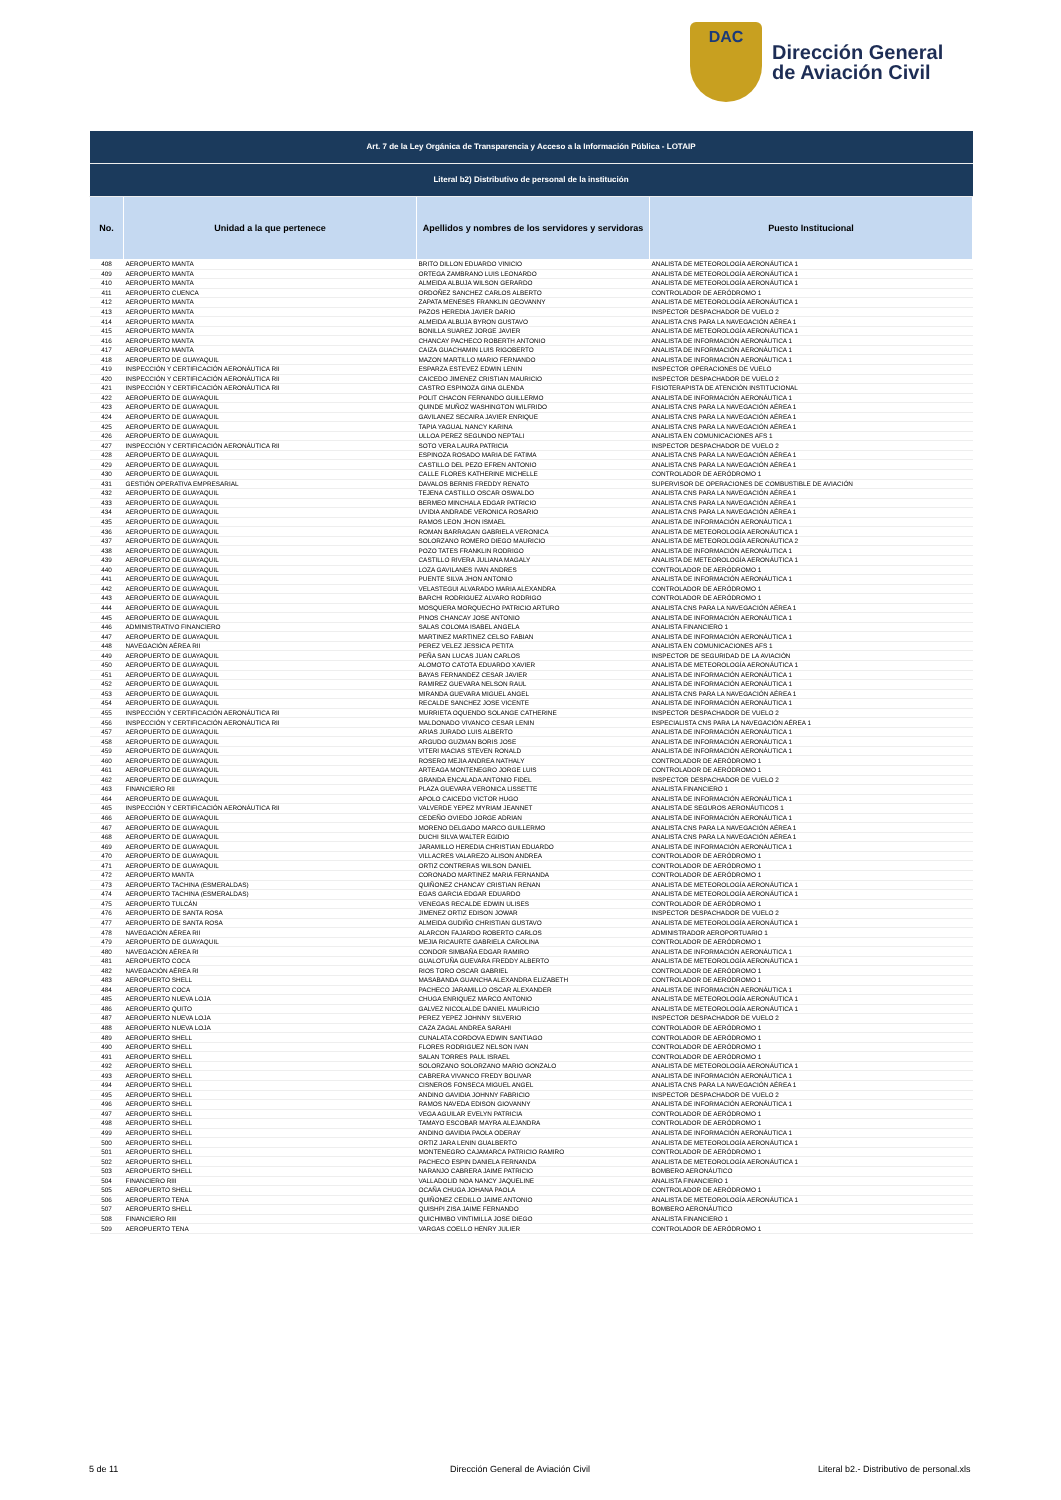DAC
Dirección General
de Aviación Civil
| Art. 7 de la Ley Orgánica de Transparencia y Acceso a la Información Pública - LOTAIP | | | |
| Literal b2) Distributivo de personal de la institución | | | |
| No. | Unidad a la que pertenece | Apellidos y nombres de los servidores y servidoras | Puesto Institucional |
| 408 | AEROPUERTO MANTA | BRITO DILLON EDUARDO VINICIO | ANALISTA DE METEOROLOGÍA AERONÁUTICA 1 |
| 409 | AEROPUERTO MANTA | ORTEGA ZAMBRANO LUIS LEONARDO | ANALISTA DE METEOROLOGÍA AERONÁUTICA 1 |
| 410 | AEROPUERTO MANTA | ALMEIDA ALBUJA WILSON GERARDO | ANALISTA DE METEOROLOGÍA AERONÁUTICA 1 |
| 411 | AEROPUERTO CUENCA | ORDOÑEZ SANCHEZ CARLOS ALBERTO | CONTROLADOR DE AERÓDROMO 1 |
| 412 | AEROPUERTO MANTA | ZAPATA MENESES FRANKLIN GEOVANNY | ANALISTA DE METEOROLOGÍA AERONÁUTICA 1 |
| 413 | AEROPUERTO MANTA | PAZOS HEREDIA JAVIER DARIO | INSPECTOR DESPACHADOR DE VUELO 2 |
| 414 | AEROPUERTO MANTA | ALMEIDA ALBUJA BYRON GUSTAVO | ANALISTA CNS PARA LA NAVEGACIÓN AÉREA 1 |
| 415 | AEROPUERTO MANTA | BONILLA SUAREZ JORGE JAVIER | ANALISTA DE METEOROLOGÍA AERONÁUTICA 1 |
| 416 | AEROPUERTO MANTA | CHANCAY PACHECO ROBERTH ANTONIO | ANALISTA DE INFORMACIÓN AERONÁUTICA 1 |
| 417 | AEROPUERTO MANTA | CAIZA GUACHAMIN LUIS RIGOBERTO | ANALISTA DE INFORMACIÓN AERONÁUTICA 1 |
| 418 | AEROPUERTO DE GUAYAQUIL | MAZON MARTILLO MARIO FERNANDO | ANALISTA DE INFORMACIÓN AERONÁUTICA 1 |
| 419 | INSPECCIÓN Y CERTIFICACIÓN AERONÁUTICA RII | ESPARZA ESTEVEZ EDWIN LENIN | INSPECTOR OPERACIONES DE VUELO |
| 420 | INSPECCIÓN Y CERTIFICACIÓN AERONÁUTICA RII | CAICEDO JIMENEZ CRISTIAN MAURICIO | INSPECTOR DESPACHADOR DE VUELO 2 |
| 421 | INSPECCIÓN Y CERTIFICACIÓN AERONÁUTICA RII | CASTRO ESPINOZA GINA GLENDA | FISIOTERAPISTA DE ATENCIÓN INSTITUCIONAL |
| 422 | AEROPUERTO DE GUAYAQUIL | POLIT CHACON FERNANDO GUILLERMO | ANALISTA DE INFORMACIÓN AERONÁUTICA 1 |
| 423 | AEROPUERTO DE GUAYAQUIL | QUINDE MUÑOZ WASHINGTON WILFRIDO | ANALISTA CNS PARA LA NAVEGACIÓN AÉREA 1 |
| 424 | AEROPUERTO DE GUAYAQUIL | GAVILANEZ SECAIRA JAVIER ENRIQUE | ANALISTA CNS PARA LA NAVEGACIÓN AÉREA 1 |
| 425 | AEROPUERTO DE GUAYAQUIL | TAPIA YAGUAL NANCY KARINA | ANALISTA CNS PARA LA NAVEGACIÓN AÉREA 1 |
| 426 | AEROPUERTO DE GUAYAQUIL | ULLOA PEREZ SEGUNDO NEPTALI | ANALISTA EN COMUNICACIONES AFS 1 |
| 427 | INSPECCIÓN Y CERTIFICACIÓN AERONÁUTICA RII | SOTO VERA LAURA PATRICIA | INSPECTOR DESPACHADOR DE VUELO 2 |
| 428 | AEROPUERTO DE GUAYAQUIL | ESPINOZA ROSADO MARIA DE FATIMA | ANALISTA CNS PARA LA NAVEGACIÓN AÉREA 1 |
| 429 | AEROPUERTO DE GUAYAQUIL | CASTILLO DEL PEZO EFREN ANTONIO | ANALISTA CNS PARA LA NAVEGACIÓN AÉREA 1 |
| 430 | AEROPUERTO DE GUAYAQUIL | CALLE FLORES KATHERINE MICHELLE | CONTROLADOR DE AERÓDROMO 1 |
| 431 | GESTIÓN OPERATIVA EMPRESARIAL | DAVALOS BERNIS FREDDY RENATO | SUPERVISOR DE OPERACIONES DE COMBUSTIBLE DE AVIACIÓN |
| 432 | AEROPUERTO DE GUAYAQUIL | TEJENA CASTILLO OSCAR OSWALDO | ANALISTA CNS PARA LA NAVEGACIÓN AÉREA 1 |
| 433 | AEROPUERTO DE GUAYAQUIL | BERMEO MINCHALA EDGAR PATRICIO | ANALISTA CNS PARA LA NAVEGACIÓN AÉREA 1 |
| 434 | AEROPUERTO DE GUAYAQUIL | UVIDIA ANDRADE VERONICA ROSARIO | ANALISTA CNS PARA LA NAVEGACIÓN AÉREA 1 |
| 435 | AEROPUERTO DE GUAYAQUIL | RAMOS LEON JHON ISMAEL | ANALISTA DE INFORMACIÓN AERONÁUTICA 1 |
| 436 | AEROPUERTO DE GUAYAQUIL | ROMAN BARRAGAN GABRIELA VERONICA | ANALISTA DE METEOROLOGÍA AERONÁUTICA 1 |
| 437 | AEROPUERTO DE GUAYAQUIL | SOLORZANO ROMERO DIEGO MAURICIO | ANALISTA DE METEOROLOGÍA AERONÁUTICA 2 |
| 438 | AEROPUERTO DE GUAYAQUIL | POZO TATES FRANKLIN RODRIGO | ANALISTA DE INFORMACIÓN AERONÁUTICA 1 |
| 439 | AEROPUERTO DE GUAYAQUIL | CASTILLO RIVERA JULIANA MAGALY | ANALISTA DE METEOROLOGÍA AERONÁUTICA 1 |
| 440 | AEROPUERTO DE GUAYAQUIL | LOZA GAVILANES IVAN ANDRES | CONTROLADOR DE AERÓDROMO 1 |
| 441 | AEROPUERTO DE GUAYAQUIL | PUENTE SILVA JHON ANTONIO | ANALISTA DE INFORMACIÓN AERONÁUTICA 1 |
| 442 | AEROPUERTO DE GUAYAQUIL | VELASTEGUI ALVARADO MARIA ALEXANDRA | CONTROLADOR DE AERÓDROMO 1 |
| 443 | AEROPUERTO DE GUAYAQUIL | BARCHI RODRIGUEZ ALVARO RODRIGO | CONTROLADOR DE AERÓDROMO 1 |
| 444 | AEROPUERTO DE GUAYAQUIL | MOSQUERA MORQUECHO PATRICIO ARTURO | ANALISTA CNS PARA LA NAVEGACIÓN AÉREA 1 |
| 445 | AEROPUERTO DE GUAYAQUIL | PINOS CHANCAY JOSE ANTONIO | ANALISTA DE INFORMACIÓN AERONÁUTICA 1 |
| 446 | ADMINISTRATIVO FINANCIERO | SALAS COLOMA ISABEL ANGELA | ANALISTA FINANCIERO 1 |
| 447 | AEROPUERTO DE GUAYAQUIL | MARTINEZ MARTINEZ CELSO FABIAN | ANALISTA DE INFORMACIÓN AERONÁUTICA 1 |
| 448 | NAVEGACIÓN AÉREA RII | PEREZ VELEZ JESSICA PETITA | ANALISTA EN COMUNICACIONES AFS 1 |
| 449 | AEROPUERTO DE GUAYAQUIL | PEÑA SAN LUCAS JUAN CARLOS | INSPECTOR DE SEGURIDAD DE LA AVIACIÓN |
| 450 | AEROPUERTO DE GUAYAQUIL | ALOMOTO CATOTA EDUARDO XAVIER | ANALISTA DE METEOROLOGÍA AERONÁUTICA 1 |
| 451 | AEROPUERTO DE GUAYAQUIL | BAYAS FERNANDEZ CESAR JAVIER | ANALISTA DE INFORMACIÓN AERONÁUTICA 1 |
| 452 | AEROPUERTO DE GUAYAQUIL | RAMIREZ GUEVARA NELSON RAUL | ANALISTA DE INFORMACIÓN AERONÁUTICA 1 |
| 453 | AEROPUERTO DE GUAYAQUIL | MIRANDA GUEVARA MIGUEL ANGEL | ANALISTA CNS PARA LA NAVEGACIÓN AÉREA 1 |
| 454 | AEROPUERTO DE GUAYAQUIL | RECALDE SANCHEZ JOSE VICENTE | ANALISTA DE INFORMACIÓN AERONÁUTICA 1 |
| 455 | INSPECCIÓN Y CERTIFICACIÓN AERONÁUTICA RII | MURRIETA OQUENDO SOLANGE CATHERINE | INSPECTOR DESPACHADOR DE VUELO 2 |
| 456 | INSPECCIÓN Y CERTIFICACIÓN AERONÁUTICA RII | MALDONADO VIVANCO CESAR LENIN | ESPECIALISTA CNS PARA LA NAVEGACIÓN AÉREA 1 |
| 457 | AEROPUERTO DE GUAYAQUIL | ARIAS JURADO LUIS ALBERTO | ANALISTA DE INFORMACIÓN AERONÁUTICA 1 |
| 458 | AEROPUERTO DE GUAYAQUIL | ARGUDO GUZMAN BORIS JOSE | ANALISTA DE INFORMACIÓN AERONÁUTICA 1 |
| 459 | AEROPUERTO DE GUAYAQUIL | VITERI MACIAS STEVEN RONALD | ANALISTA DE INFORMACIÓN AERONÁUTICA 1 |
| 460 | AEROPUERTO DE GUAYAQUIL | ROSERO MEJIA ANDREA NATHALY | CONTROLADOR DE AERÓDROMO 1 |
| 461 | AEROPUERTO DE GUAYAQUIL | ARTEAGA MONTENEGRO JORGE LUIS | CONTROLADOR DE AERÓDROMO 1 |
| 462 | AEROPUERTO DE GUAYAQUIL | GRANDA ENCALADA ANTONIO FIDEL | INSPECTOR DESPACHADOR DE VUELO 2 |
| 463 | FINANCIERO RII | PLAZA GUEVARA VERONICA LISSETTE | ANALISTA FINANCIERO 1 |
| 464 | AEROPUERTO DE GUAYAQUIL | APOLO CAICEDO VICTOR HUGO | ANALISTA DE INFORMACIÓN AERONÁUTICA 1 |
| 465 | INSPECCIÓN Y CERTIFICACIÓN AERONÁUTICA RII | VALVERDE YEPEZ MYRIAM JEANNET | ANALISTA DE SEGUROS AERONÁUTICOS 1 |
| 466 | AEROPUERTO DE GUAYAQUIL | CEDEÑO OVIEDO JORGE ADRIAN | ANALISTA DE INFORMACIÓN AERONÁUTICA 1 |
| 467 | AEROPUERTO DE GUAYAQUIL | MORENO DELGADO MARCO GUILLERMO | ANALISTA CNS PARA LA NAVEGACIÓN AÉREA 1 |
| 468 | AEROPUERTO DE GUAYAQUIL | DUCHI SILVA WALTER EGIDIO | ANALISTA CNS PARA LA NAVEGACIÓN AÉREA 1 |
| 469 | AEROPUERTO DE GUAYAQUIL | JARAMILLO HEREDIA CHRISTIAN EDUARDO | ANALISTA DE INFORMACIÓN AERONÁUTICA 1 |
| 470 | AEROPUERTO DE GUAYAQUIL | VILLACRES VALAREZO ALISON ANDREA | CONTROLADOR DE AERÓDROMO 1 |
| 471 | AEROPUERTO DE GUAYAQUIL | ORTIZ CONTRERAS WILSON DANIEL | CONTROLADOR DE AERÓDROMO 1 |
| 472 | AEROPUERTO MANTA | CORONADO MARTINEZ MARIA FERNANDA | CONTROLADOR DE AERÓDROMO 1 |
| 473 | AEROPUERTO TACHINA (ESMERALDAS) | QUIÑONEZ CHANCAY CRISTIAN RENAN | ANALISTA DE METEOROLOGÍA AERONÁUTICA 1 |
| 474 | AEROPUERTO TACHINA (ESMERALDAS) | EGAS GARCIA EDGAR EDUARDO | ANALISTA DE METEOROLOGÍA AERONÁUTICA 1 |
| 475 | AEROPUERTO TULCÁN | VENEGAS RECALDE EDWIN ULISES | CONTROLADOR DE AERÓDROMO 1 |
| 476 | AEROPUERTO DE SANTA ROSA | JIMENEZ ORTIZ EDISON JOWAR | INSPECTOR DESPACHADOR DE VUELO 2 |
| 477 | AEROPUERTO DE SANTA ROSA | ALMEIDA GUDIÑO CHRISTIAN GUSTAVO | ANALISTA DE METEOROLOGÍA AERONÁUTICA 1 |
| 478 | NAVEGACIÓN AÉREA RII | ALARCON FAJARDO ROBERTO CARLOS | ADMINISTRADOR AEROPORTUARIO 1 |
| 479 | AEROPUERTO DE GUAYAQUIL | MEJIA RICAURTE GABRIELA CAROLINA | CONTROLADOR DE AERÓDROMO 1 |
| 480 | NAVEGACIÓN AÉREA RI | CONDOR SIMBAÑA EDGAR RAMIRO | ANALISTA DE INFORMACIÓN AERONÁUTICA 1 |
| 481 | AEROPUERTO COCA | GUALOTUÑA GUEVARA FREDDY ALBERTO | ANALISTA DE METEOROLOGÍA AERONÁUTICA 1 |
| 482 | NAVEGACIÓN AÉREA RI | RIOS TORO OSCAR GABRIEL | CONTROLADOR DE AERÓDROMO 1 |
| 483 | AEROPUERTO SHELL | MASABANDA GUANCHA ALEXANDRA ELIZABETH | CONTROLADOR DE AERÓDROMO 1 |
| 484 | AEROPUERTO COCA | PACHECO JARAMILLO OSCAR ALEXANDER | ANALISTA DE INFORMACIÓN AERONÁUTICA 1 |
| 485 | AEROPUERTO NUEVA LOJA | CHUGA ENRIQUEZ MARCO ANTONIO | ANALISTA DE METEOROLOGÍA AERONÁUTICA 1 |
| 486 | AEROPUERTO QUITO | GALVEZ NICOLALDE DANIEL MAURICIO | ANALISTA DE METEOROLOGÍA AERONÁUTICA 1 |
| 487 | AEROPUERTO NUEVA LOJA | PEREZ YEPEZ JOHNNY SILVERIO | INSPECTOR DESPACHADOR DE VUELO 2 |
| 488 | AEROPUERTO NUEVA LOJA | CAZA ZAGAL ANDREA SARAHI | CONTROLADOR DE AERÓDROMO 1 |
| 489 | AEROPUERTO SHELL | CUNALATA CORDOVA EDWIN SANTIAGO | CONTROLADOR DE AERÓDROMO 1 |
| 490 | AEROPUERTO SHELL | FLORES RODRIGUEZ NELSON IVAN | CONTROLADOR DE AERÓDROMO 1 |
| 491 | AEROPUERTO SHELL | SALAN TORRES PAUL ISRAEL | CONTROLADOR DE AERÓDROMO 1 |
| 492 | AEROPUERTO SHELL | SOLORZANO SOLORZANO MARIO GONZALO | ANALISTA DE METEOROLOGÍA AERONÁUTICA 1 |
| 493 | AEROPUERTO SHELL | CABRERA VIVANCO FREDY BOLIVAR | ANALISTA DE INFORMACIÓN AERONÁUTICA 1 |
| 494 | AEROPUERTO SHELL | CISNEROS FONSECA MIGUEL ANGEL | ANALISTA CNS PARA LA NAVEGACIÓN AÉREA 1 |
| 495 | AEROPUERTO SHELL | ANDINO GAVIDIA JOHNNY FABRICIO | INSPECTOR DESPACHADOR DE VUELO 2 |
| 496 | AEROPUERTO SHELL | RAMOS NAVEDA EDISON GIOVANNY | ANALISTA DE INFORMACIÓN AERONÁUTICA 1 |
| 497 | AEROPUERTO SHELL | VEGA AGUILAR EVELYN PATRICIA | CONTROLADOR DE AERÓDROMO 1 |
| 498 | AEROPUERTO SHELL | TAMAYO ESCOBAR MAYRA ALEJANDRA | CONTROLADOR DE AERÓDROMO 1 |
| 499 | AEROPUERTO SHELL | ANDINO GAVIDIA PAOLA ODERAY | ANALISTA DE INFORMACIÓN AERONÁUTICA 1 |
| 500 | AEROPUERTO SHELL | ORTIZ JARA LENIN GUALBERTO | ANALISTA DE METEOROLOGÍA AERONÁUTICA 1 |
| 501 | AEROPUERTO SHELL | MONTENEGRO CAJAMARCA PATRICIO RAMIRO | CONTROLADOR DE AERÓDROMO 1 |
| 502 | AEROPUERTO SHELL | PACHECO ESPIN DANIELA FERNANDA | ANALISTA DE METEOROLOGÍA AERONÁUTICA 1 |
| 503 | AEROPUERTO SHELL | NARANJO CABRERA JAIME PATRICIO | BOMBERO AERONÁUTICO |
| 504 | FINANCIERO RIII | VALLADOLID NOA NANCY JAQUELINE | ANALISTA FINANCIERO 1 |
| 505 | AEROPUERTO SHELL | OCAÑA CHUGA JOHANA PAOLA | CONTROLADOR DE AERÓDROMO 1 |
| 506 | AEROPUERTO TENA | QUIÑONEZ CEDILLO JAIME ANTONIO | ANALISTA DE METEOROLOGÍA AERONÁUTICA 1 |
| 507 | AEROPUERTO SHELL | QUISHPI ZISA JAIME FERNANDO | BOMBERO AERONÁUTICO |
| 508 | FINANCIERO RIII | QUICHIMBO VINTIMILLA JOSE DIEGO | ANALISTA FINANCIERO 1 |
| 509 | AEROPUERTO TENA | VARGAS COELLO HENRY JULIER | CONTROLADOR DE AERÓDROMO 1 |
5 de 11 Dirección General de Aviación Civil Literal b2.- Distributivo de personal.xls